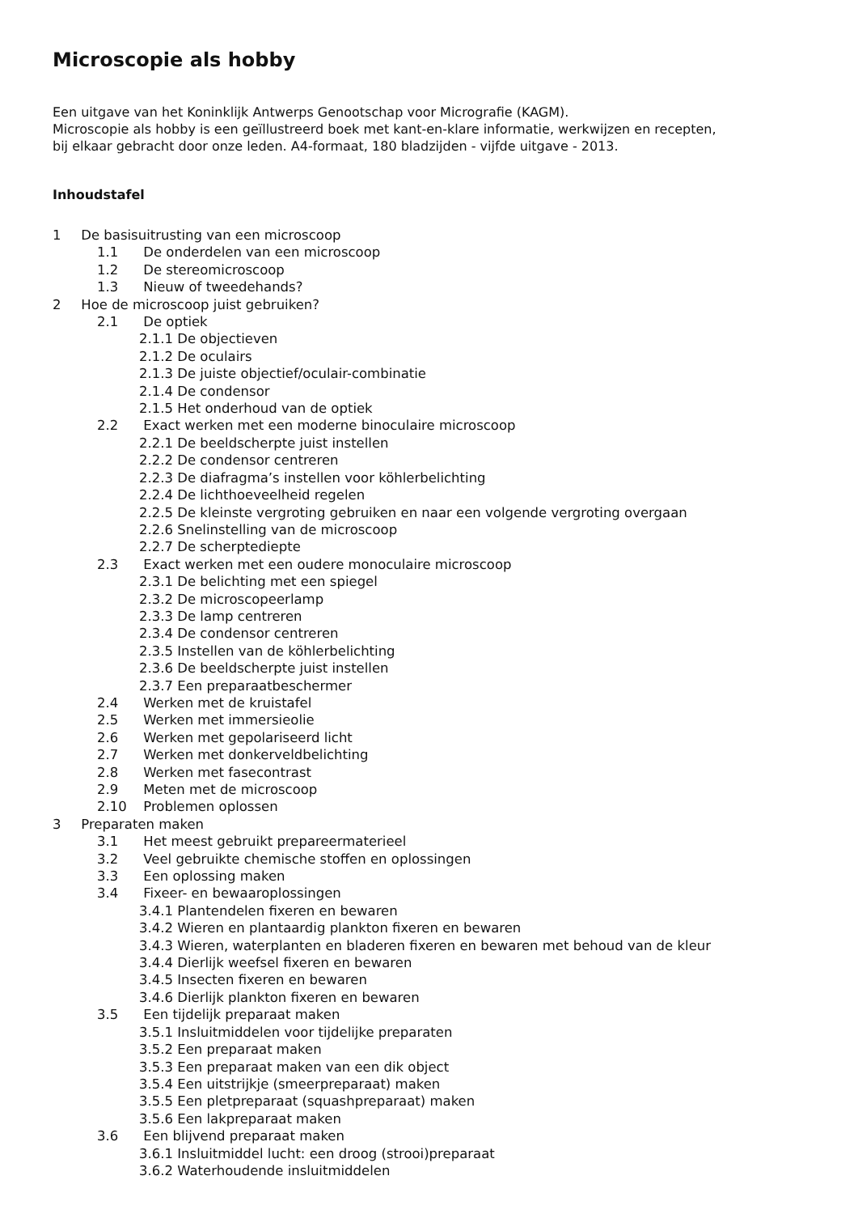Microscopie als hobby
Een uitgave van het Koninklijk Antwerps Genootschap voor Micrografie (KAGM).
Microscopie als hobby is een geïllustreerd boek met kant-en-klare informatie, werkwijzen en recepten,
bij elkaar gebracht door onze leden. A4-formaat, 180 bladzijden - vijfde uitgave - 2013.
Inhoudstafel
1 De basisuitrusting van een microscoop
1.1 De onderdelen van een microscoop
1.2 De stereomicroscoop
1.3 Nieuw of tweedehands?
2 Hoe de microscoop juist gebruiken?
2.1 De optiek
2.1.1 De objectieven
2.1.2 De oculairs
2.1.3 De juiste objectief/oculair-combinatie
2.1.4 De condensor
2.1.5 Het onderhoud van de optiek
2.2 Exact werken met een moderne binoculaire microscoop
2.2.1 De beeldscherpte juist instellen
2.2.2 De condensor centreren
2.2.3 De diafragma’s instellen voor köhlerbelichting
2.2.4 De lichthoeveelheid regelen
2.2.5 De kleinste vergroting gebruiken en naar een volgende vergroting overgaan
2.2.6 Snelinstelling van de microscoop
2.2.7 De scherptediepte
2.3 Exact werken met een oudere monoculaire microscoop
2.3.1 De belichting met een spiegel
2.3.2 De microscopeerlamp
2.3.3 De lamp centreren
2.3.4 De condensor centreren
2.3.5 Instellen van de köhlerbelichting
2.3.6 De beeldscherpte juist instellen
2.3.7 Een preparaatbeschermer
2.4 Werken met de kruistafel
2.5 Werken met immersieolie
2.6 Werken met gepolariseerd licht
2.7 Werken met donkerveldbelichting
2.8 Werken met fasecontrast
2.9 Meten met de microscoop
2.10 Problemen oplossen
3 Preparaten maken
3.1 Het meest gebruikt prepareermaterieel
3.2 Veel gebruikte chemische stoffen en oplossingen
3.3 Een oplossing maken
3.4 Fixeer- en bewaaroplossingen
3.4.1 Plantendelen fixeren en bewaren
3.4.2 Wieren en plantaardig plankton fixeren en bewaren
3.4.3 Wieren, waterplanten en bladeren fixeren en bewaren met behoud van de kleur
3.4.4 Dierlijk weefsel fixeren en bewaren
3.4.5 Insecten fixeren en bewaren
3.4.6 Dierlijk plankton fixeren en bewaren
3.5 Een tijdelijk preparaat maken
3.5.1 Insluitmiddelen voor tijdelijke preparaten
3.5.2 Een preparaat maken
3.5.3 Een preparaat maken van een dik object
3.5.4 Een uitstrijkje (smeerpreparaat) maken
3.5.5 Een pletpreparaat (squashpreparaat) maken
3.5.6 Een lakpreparaat maken
3.6 Een blijvend preparaat maken
3.6.1 Insluitmiddel lucht: een droog (strooi)preparaat
3.6.2 Waterhoudende insluitmiddelen